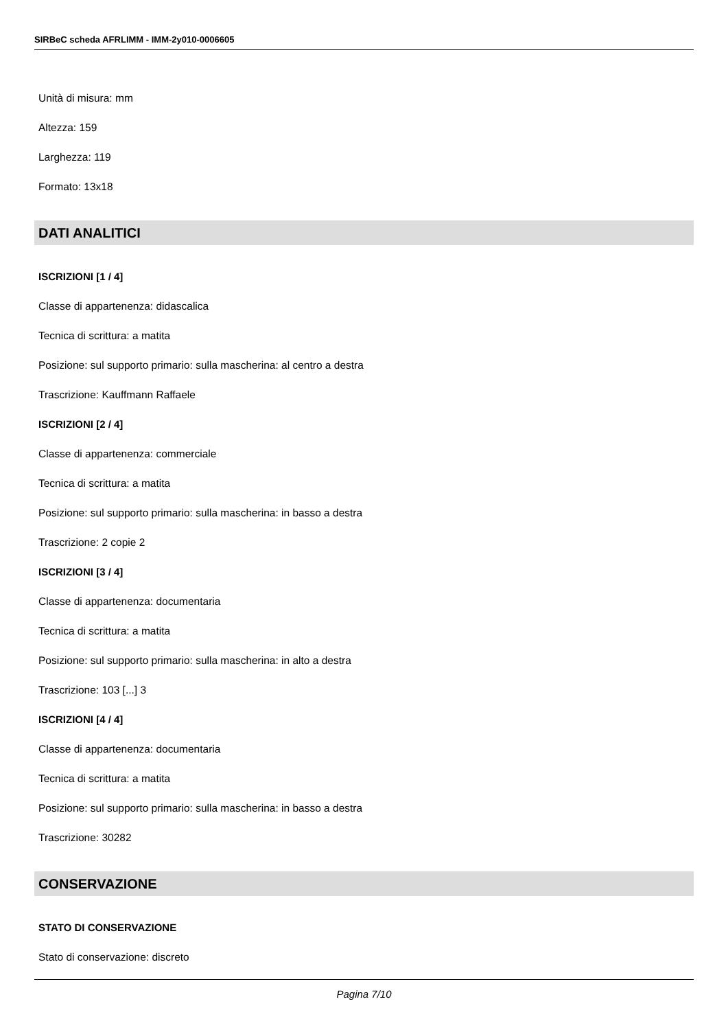SIRBeC scheda AFRLIMM - IMM-2y010-0006605
Unità di misura: mm
Altezza: 159
Larghezza: 119
Formato: 13x18
DATI ANALITICI
ISCRIZIONI [1 / 4]
Classe di appartenenza: didascalica
Tecnica di scrittura: a matita
Posizione: sul supporto primario: sulla mascherina: al centro a destra
Trascrizione: Kauffmann Raffaele
ISCRIZIONI [2 / 4]
Classe di appartenenza: commerciale
Tecnica di scrittura: a matita
Posizione: sul supporto primario: sulla mascherina: in basso a destra
Trascrizione: 2 copie 2
ISCRIZIONI [3 / 4]
Classe di appartenenza: documentaria
Tecnica di scrittura: a matita
Posizione: sul supporto primario: sulla mascherina: in alto a destra
Trascrizione: 103 [...] 3
ISCRIZIONI [4 / 4]
Classe di appartenenza: documentaria
Tecnica di scrittura: a matita
Posizione: sul supporto primario: sulla mascherina: in basso a destra
Trascrizione: 30282
CONSERVAZIONE
STATO DI CONSERVAZIONE
Stato di conservazione: discreto
Pagina 7/10